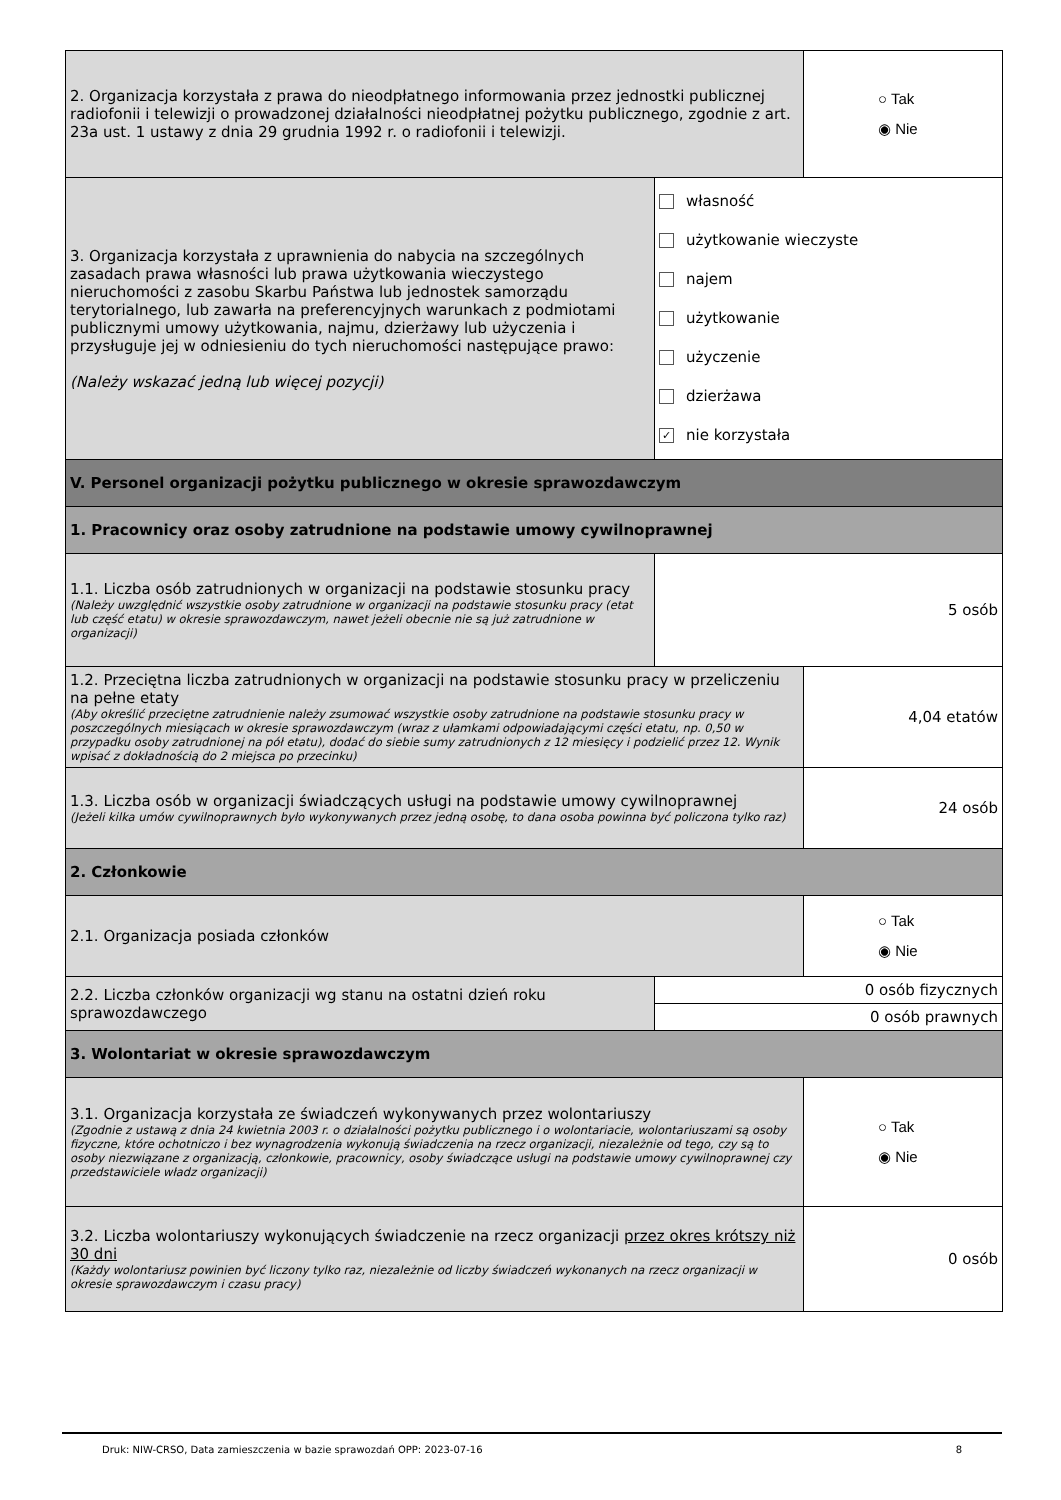| 2. Organizacja korzystała z prawa do nieodpłatnego informowania przez jednostki publicznej radiofonii i telewizji o prowadzonej działalności nieodpłatnej pożytku publicznego, zgodnie z art. 23a ust. 1 ustawy z dnia 29 grudnia 1992 r. o radiofonii i telewizji. | | ○ Tak ◉ Nie |
| 3. Organizacja korzystała z uprawnienia do nabycia na szczególnych zasadach prawa własności lub prawa użytkowania wieczystego nieruchomości z zasobu Skarbu Państwa lub jednostek samorządu terytorialnego, lub zawarła na preferencyjnych warunkach z podmiotami publicznymi umowy użytkowania, najmu, dzierżawy lub użyczenia i przysługuje jej w odniesieniu do tych nieruchomości następujące prawo: (Należy wskazać jedną lub więcej pozycji) | własność użytkowanie wieczyste najem użytkowanie użyczenie dzierżawa ✓ nie korzystała | |
| V. Personel organizacji pożytku publicznego w okresie sprawozdawczym | | |
| 1. Pracownicy oraz osoby zatrudnione na podstawie umowy cywilnoprawnej | | |
| 1.1. Liczba osób zatrudnionych w organizacji na podstawie stosunku pracy (Należy uwzględnić wszystkie osoby zatrudnione w organizacji na podstawie stosunku pracy (etat lub część etatu) w okresie sprawozdawczym, nawet jeżeli obecnie nie są już zatrudnione w organizacji) | 5 osób | |
| 1.2. Przeciętna liczba zatrudnionych w organizacji na podstawie stosunku pracy w przeliczeniu na pełne etaty (Aby określić przeciętne zatrudnienie należy zsumować wszystkie osoby zatrudnione na podstawie stosunku pracy w poszczególnych miesiącach w okresie sprawozdawczym (wraz z ułamkami odpowiadającymi części etatu, np. 0,50 w przypadku osoby zatrudnionej na pół etatu), dodać do siebie sumy zatrudnionych z 12 miesięcy i podzielić przez 12. Wynik wpisać z dokładnością do 2 miejsca po przecinku) | | 4,04 etatów |
| 1.3. Liczba osób w organizacji świadczących usługi na podstawie umowy cywilnoprawnej (Jeżeli kilka umów cywilnoprawnych było wykonywanych przez jedną osobę, to dana osoba powinna być policzona tylko raz) | | 24 osób |
| 2. Członkowie | | |
| 2.1. Organizacja posiada członków | | ○ Tak ◉ Nie |
| 2.2. Liczba członków organizacji wg stanu na ostatni dzień roku sprawozdawczego | 0 osób fizycznych | |
| | 0 osób prawnych | |
| 3. Wolontariat w okresie sprawozdawczym | | |
| 3.1. Organizacja korzystała ze świadczeń wykonywanych przez wolontariuszy (Zgodnie z ustawą z dnia 24 kwietnia 2003 r. o działalności pożytku publicznego i o wolontariacie, wolontariuszami są osoby fizyczne, które ochotniczo i bez wynagrodzenia wykonują świadczenia na rzecz organizacji, niezależnie od tego, czy są to osoby niezwiązane z organizacją, członkowie, pracownicy, osoby świadczące usługi na podstawie umowy cywilnoprawnej czy przedstawiciele władz organizacji) | | ○ Tak ◉ Nie |
| 3.2. Liczba wolontariuszy wykonujących świadczenie na rzecz organizacji przez okres krótszy niż 30 dni (Każdy wolontariusz powinien być liczony tylko raz, niezależnie od liczby świadczeń wykonanych na rzecz organizacji w okresie sprawozdawczym i czasu pracy) | | 0 osób |
Druk: NIW-CRSO, Data zamieszczenia w bazie sprawozdań OPP: 2023-07-16 8